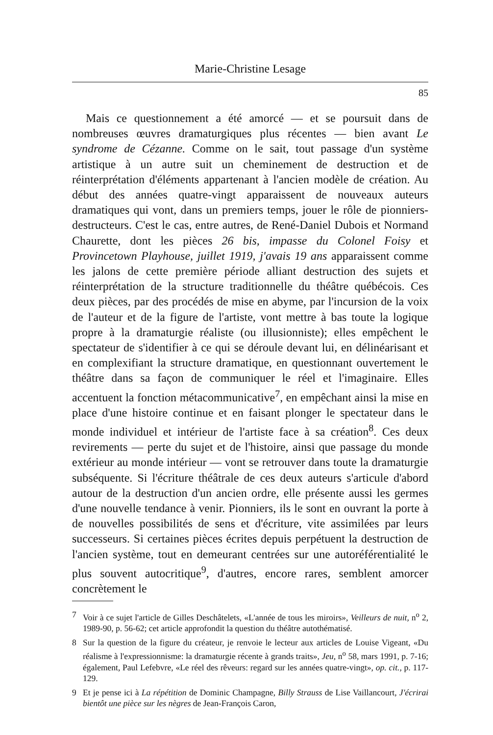Marie-Christine Lesage
85
Mais ce questionnement a été amorcé — et se poursuit dans de nombreuses œuvres dramaturgiques plus récentes — bien avant Le syndrome de Cézanne. Comme on le sait, tout passage d'un système artistique à un autre suit un cheminement de destruction et de réinterprétation d'éléments appartenant à l'ancien modèle de création. Au début des années quatre-vingt apparaissent de nouveaux auteurs dramatiques qui vont, dans un premiers temps, jouer le rôle de pionniers-destructeurs. C'est le cas, entre autres, de René-Daniel Dubois et Normand Chaurette, dont les pièces 26 bis, impasse du Colonel Foisy et Provincetown Playhouse, juillet 1919, j'avais 19 ans apparaissent comme les jalons de cette première période alliant destruction des sujets et réinterprétation de la structure traditionnelle du théâtre québécois. Ces deux pièces, par des procédés de mise en abyme, par l'incursion de la voix de l'auteur et de la figure de l'artiste, vont mettre à bas toute la logique propre à la dramaturgie réaliste (ou illusionniste); elles empêchent le spectateur de s'identifier à ce qui se déroule devant lui, en délinéarisant et en complexifiant la structure dramatique, en questionnant ouvertement le théâtre dans sa façon de communiquer le réel et l'imaginaire. Elles accentuent la fonction métacommunicative<sup>7</sup>, en empêchant ainsi la mise en place d'une histoire continue et en faisant plonger le spectateur dans le monde individuel et intérieur de l'artiste face à sa création<sup>8</sup>. Ces deux revirements — perte du sujet et de l'histoire, ainsi que passage du monde extérieur au monde intérieur — vont se retrouver dans toute la dramaturgie subséquente. Si l'écriture théâtrale de ces deux auteurs s'articule d'abord autour de la destruction d'un ancien ordre, elle présente aussi les germes d'une nouvelle tendance à venir. Pionniers, ils le sont en ouvrant la porte à de nouvelles possibilités de sens et d'écriture, vite assimilées par leurs successeurs. Si certaines pièces écrites depuis perpétuent la destruction de l'ancien système, tout en demeurant centrées sur une autoréférentialité le plus souvent autocritique<sup>9</sup>, d'autres, encore rares, semblent amorcer concrètement le
7 Voir à ce sujet l'article de Gilles Deschâtelets, «L'année de tous les miroirs», Veilleurs de nuit, n<sup>o</sup> 2, 1989-90, p. 56-62; cet article approfondit la question du théâtre autothématisé.
8 Sur la question de la figure du créateur, je renvoie le lecteur aux articles de Louise Vigeant, «Du réalisme à l'expressionnisme: la dramaturgie récente à grands traits», Jeu, n<sup>o</sup> 58, mars 1991, p. 7-16; également, Paul Lefebvre, «Le réel des rêveurs: regard sur les années quatre-vingt», op. cit., p. 117-129.
9 Et je pense ici à La répétition de Dominic Champagne, Billy Strauss de Lise Vaillancourt, J'écrirai bientôt une pièce sur les nègres de Jean-François Caron,